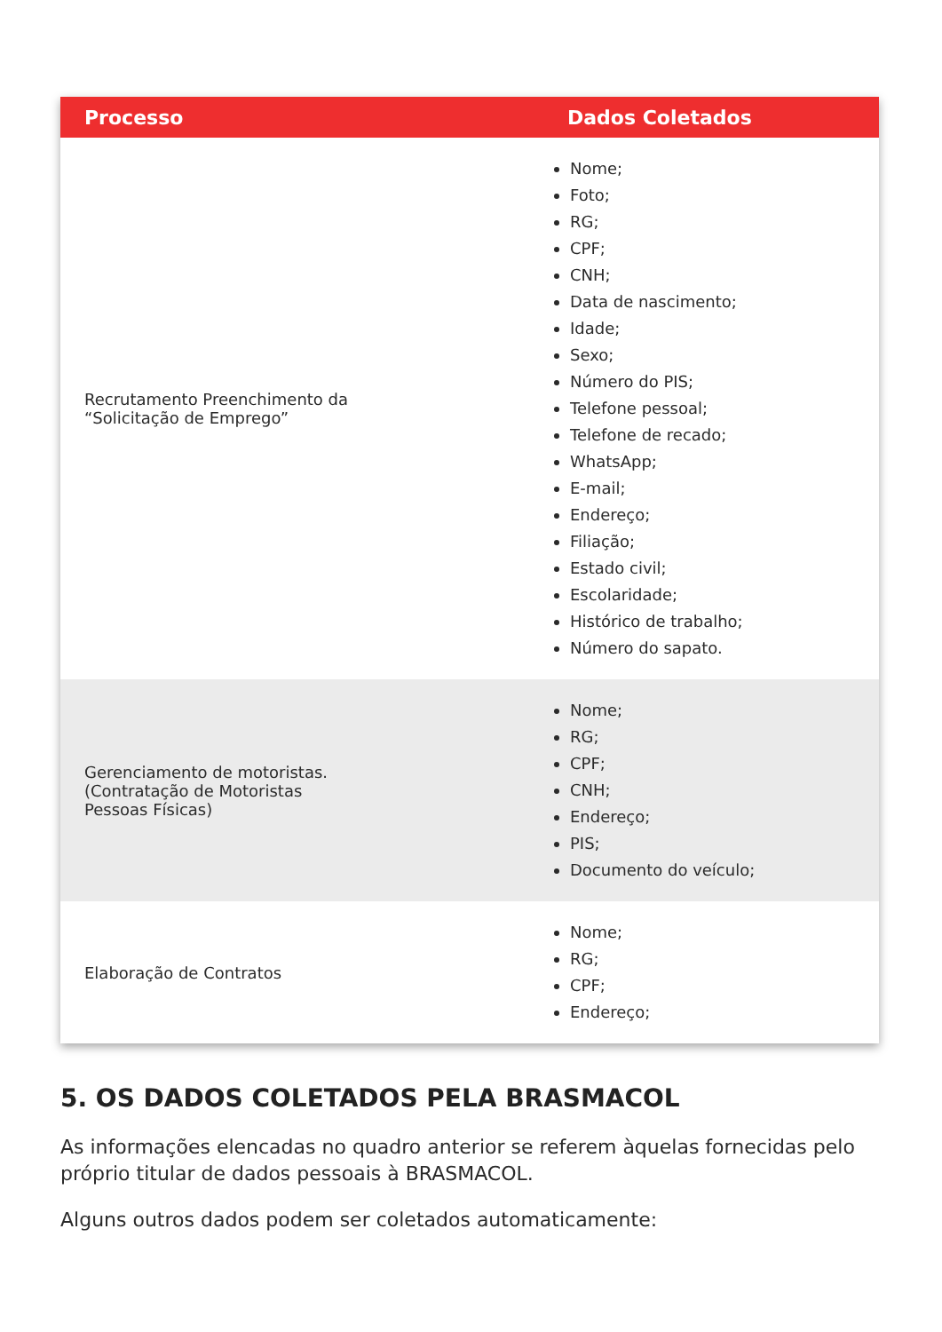| Processo | Dados Coletados |
| --- | --- |
| Recrutamento Preenchimento da “Solicitação de Emprego” | Nome; Foto; RG; CPF; CNH; Data de nascimento; Idade; Sexo; Número do PIS; Telefone pessoal; Telefone de recado; WhatsApp; E-mail; Endereço; Filiação; Estado civil; Escolaridade; Histórico de trabalho; Número do sapato. |
| Gerenciamento de motoristas. (Contratação de Motoristas Pessoas Físicas) | Nome; RG; CPF; CNH; Endereço; PIS; Documento do veículo; |
| Elaboração de Contratos | Nome; RG; CPF; Endereço; |
5. OS DADOS COLETADOS PELA BRASMACOL
As informações elencadas no quadro anterior se referem àquelas fornecidas pelo próprio titular de dados pessoais à BRASMACOL.
Alguns outros dados podem ser coletados automaticamente: